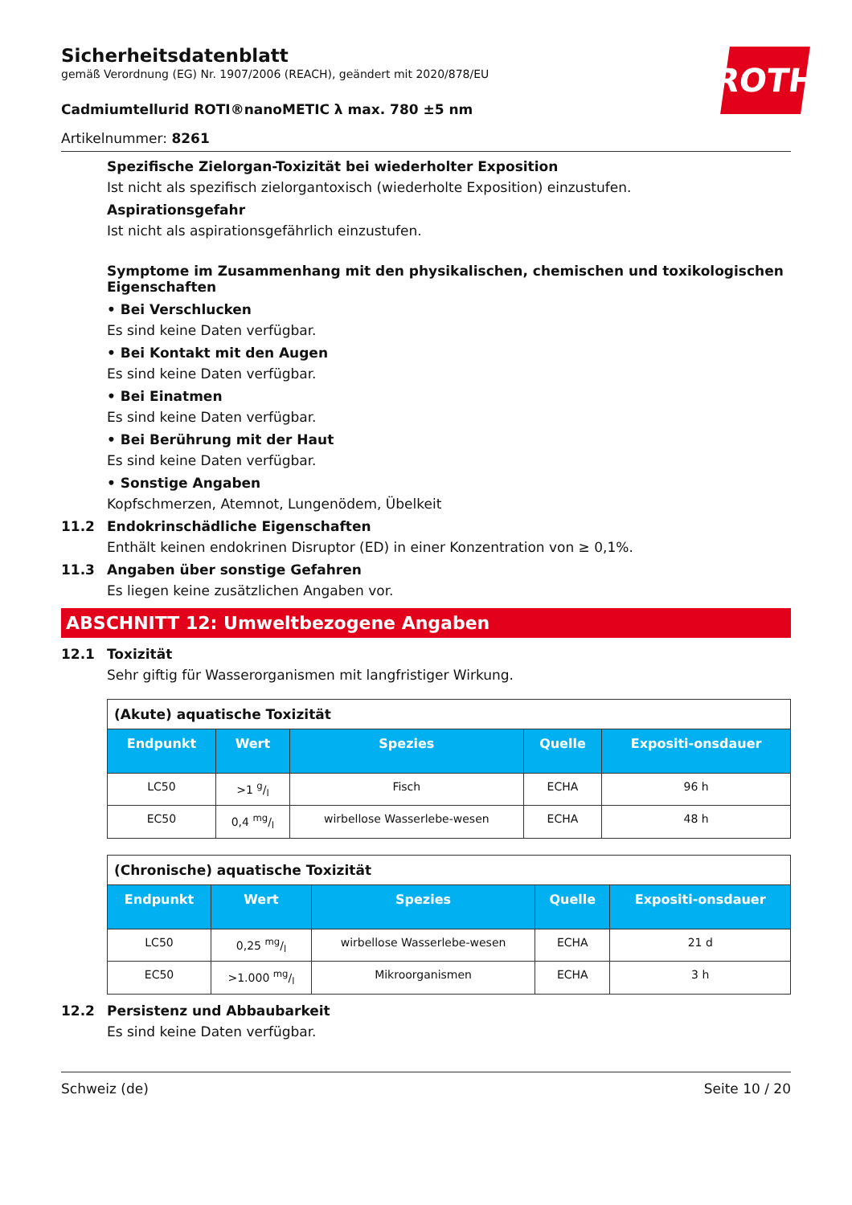Sicherheitsdatenblatt
gemäß Verordnung (EG) Nr. 1907/2006 (REACH), geändert mit 2020/878/EU
ROTH
Cadmiumtellurid ROTI®nanoMETIC λ max. 780 ±5 nm
Artikelnummer: 8261
Spezifische Zielorgan-Toxizität bei wiederholter Exposition
Ist nicht als spezifisch zielorgantoxisch (wiederholte Exposition) einzustufen.
Aspirationsgefahr
Ist nicht als aspirationsgefährlich einzustufen.
Symptome im Zusammenhang mit den physikalischen, chemischen und toxikologischen Eigenschaften
• Bei Verschlucken
Es sind keine Daten verfügbar.
• Bei Kontakt mit den Augen
Es sind keine Daten verfügbar.
• Bei Einatmen
Es sind keine Daten verfügbar.
• Bei Berührung mit der Haut
Es sind keine Daten verfügbar.
• Sonstige Angaben
Kopfschmerzen, Atemnot, Lungenödem, Übelkeit
11.2 Endokrinschädliche Eigenschaften
Enthält keinen endokrinen Disruptor (ED) in einer Konzentration von ≥ 0,1%.
11.3 Angaben über sonstige Gefahren
Es liegen keine zusätzlichen Angaben vor.
ABSCHNITT 12: Umweltbezogene Angaben
12.1 Toxizität
Sehr giftig für Wasserorganismen mit langfristiger Wirkung.
| (Akute) aquatische Toxizität | | | | |
| Endpunkt | Wert | Spezies | Quelle | Expositi-onsdauer |
| LC50 | >1 g/l | Fisch | ECHA | 96 h |
| EC50 | 0,4 mg/l | wirbellose Wasserlebe-wesen | ECHA | 48 h |
| (Chronische) aquatische Toxizität | | | | |
| Endpunkt | Wert | Spezies | Quelle | Expositi-onsdauer |
| LC50 | 0,25 mg/l | wirbellose Wasserlebe-wesen | ECHA | 21 d |
| EC50 | >1.000 mg/l | Mikroorganismen | ECHA | 3 h |
12.2 Persistenz und Abbaubarkeit
Es sind keine Daten verfügbar.
Schweiz (de) Seite 10 / 20